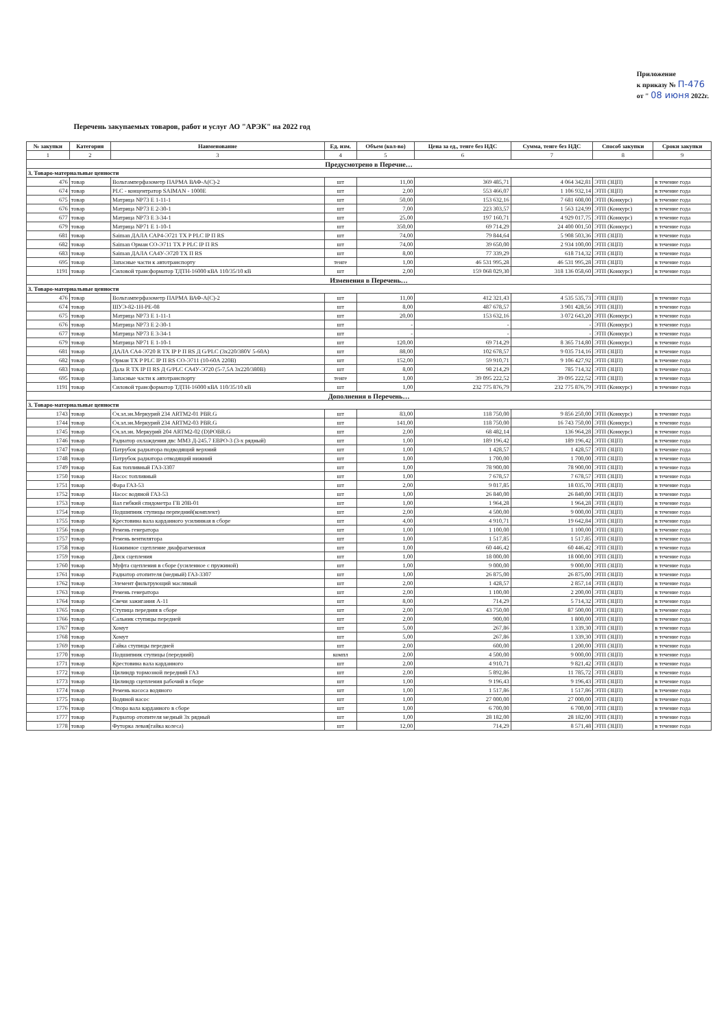Приложение
к приказу № П-476
от " 08 июня 2022г.
Перечень закупаемых товаров, работ и услуг АО "АРЭК" на 2022 год
| № закупки | Категория | Наименование | Ед. изм. | Объем (кол-во) | Цена за ед., тенге без НДС | Сумма, тенге без НДС | Способ закупки | Сроки закупки |
| --- | --- | --- | --- | --- | --- | --- | --- | --- |
| 1 | 2 | 3 | 4 | 5 | 6 | 7 | 8 | 9 |
| Предусмотрено в Перечне… | | | | | | | | |
| 3. Товаро-материальные ценности | | | | | | | | |
| 476 | товар | Вольтамперфазометр ПАРМА ВАФ-А(С)-2 | шт | 11,00 | 369 485,71 | 4 064 342,81 | ЭТП (ЗЦП) | в течение года |
| 674 | товар | PLC - концентратор SAIMAN - 1000E | шт | 2,00 | 553 466,07 | 1 106 932,14 | ЭТП (ЗЦП) | в течение года |
| 675 | товар | Матрица NP73 E 1-11-1 | шт | 50,00 | 153 632,16 | 7 681 608,00 | ЭТП (Конкурс) | в течение года |
| 676 | товар | Матрица NP73 E 2-30-1 | шт | 7,00 | 223 303,57 | 1 563 124,99 | ЭТП (Конкурс) | в течение года |
| 677 | товар | Матрица NP73 E 3-34-1 | шт | 25,00 | 197 160,71 | 4 929 017,75 | ЭТП (Конкурс) | в течение года |
| 679 | товар | Матрица NP71 E 1-10-1 | шт | 350,00 | 69 714,29 | 24 400 001,50 | ЭТП (Конкурс) | в течение года |
| 681 | товар | Saiman ДАЛА САР4-Э721 TX P PLC IP П RS | шт | 74,00 | 79 844,64 | 5 908 503,36 | ЭТП (ЗЦП) | в течение года |
| 682 | товар | Saiman Орман СО-Э711 TX P PLC IP П RS | шт | 74,00 | 39 650,00 | 2 934 100,00 | ЭТП (ЗЦП) | в течение года |
| 683 | товар | Saiman ДАЛА СА4У-Э720 TX П RS | шт | 8,00 | 77 339,29 | 618 714,32 | ЭТП (ЗЦП) | в течение года |
| 695 | товар | Запасные части к автотранспорту | тенге | 1,00 | 46 531 995,28 | 46 531 995,28 | ЭТП (ЗЦП) | в течение года |
| 1191 | товар | Силовой трансформатор ТДТН-16000 кВА 110/35/10 кВ | шт | 2,00 | 159 068 029,30 | 318 136 058,60 | ЭТП (Конкурс) | в течение года |
| Изменения в Перечень… | | | | | | | | |
| 3. Товаро-материальные ценности | | | | | | | | |
| 476 | товар | Вольтамперфазометр ПАРМА ВАФ-А(С)-2 | шт | 11,00 | 412 321,43 | 4 535 535,73 | ЭТП (ЗЦП) | в течение года |
| 674 | товар | ШУЭ-82-1Н-РЕ-08 | шт | 8,00 | 487 678,57 | 3 901 428,56 | ЭТП (ЗЦП) | в течение года |
| 675 | товар | Матрица NP73 E 1-11-1 | шт | 20,00 | 153 632,16 | 3 072 643,20 | ЭТП (Конкурс) | в течение года |
| 676 | товар | Матрица NP73 E 2-30-1 | шт | - | - | - | ЭТП (Конкурс) | в течение года |
| 677 | товар | Матрица NP73 E 3-34-1 | шт | - | - | - | ЭТП (Конкурс) | в течение года |
| 679 | товар | Матрица NP71 E 1-10-1 | шт | 120,00 | 69 714,29 | 8 365 714,80 | ЭТП (Конкурс) | в течение года |
| 681 | товар | ДАЛА СА4-Э720 R TX IP P П RS Д G/PLC (3х220/380V 5-60A) | шт | 88,00 | 102 678,57 | 9 035 714,16 | ЭТП (ЗЦП) | в течение года |
| 682 | товар | Орман TX P PLC IP П RS CO-Э711 (10-60A 220B) | шт | 152,00 | 59 910,71 | 9 106 427,92 | ЭТП (ЗЦП) | в течение года |
| 683 | товар | Дала R TX IP П RS Д G/PLC СА4У-Э720 (5-7,5A 3х220/380В) | шт | 8,00 | 98 214,29 | 785 714,32 | ЭТП (ЗЦП) | в течение года |
| 695 | товар | Запасные части к автотранспорту | тенге | 1,00 | 39 095 222,52 | 39 095 222,52 | ЭТП (ЗЦП) | в течение года |
| 1191 | товар | Силовой трансформатор ТДТН-16000 кВА 110/35/10 кВ | шт | 1,00 | 232 775 876,79 | 232 775 876,79 | ЭТП (Конкурс) | в течение года |
| Дополнения в Перечень… | | | | | | | | |
| 3. Товаро-материальные ценности | | | | | | | | |
| 1743 | товар | Сч.эл.эн.Меркурий 234 ARTM2-01 PBR.G | шт | 83,00 | 118 750,00 | 9 856 250,00 | ЭТП (Конкурс) | в течение года |
| 1744 | товар | Сч.эл.эн.Меркурий 234 ARTM2-03 PBR.G | шт | 141,00 | 118 750,00 | 16 743 750,00 | ЭТП (Конкурс) | в течение года |
| 1745 | товар | Сч.эл.эн. Меркурий 204 ARTM2-02 (D)POBR.G | шт | 2,00 | 68 482,14 | 136 964,28 | ЭТП (Конкурс) | в течение года |
| 1746 | товар | Радиатор охлаждения двс ММЗ Д-245.7 ЕВРО-3 (3-х рядный) | шт | 1,00 | 189 196,42 | 189 196,42 | ЭТП (ЗЦП) | в течение года |
| 1747 | товар | Патрубок радиатора подводящий верхний | шт | 1,00 | 1 428,57 | 1 428,57 | ЭТП (ЗЦП) | в течение года |
| 1748 | товар | Патрубок радиатора отводящий нижний | шт | 1,00 | 1 700,00 | 1 700,00 | ЭТП (ЗЦП) | в течение года |
| 1749 | товар | Бак топливный ГАЗ-3307 | шт | 1,00 | 78 900,00 | 78 900,00 | ЭТП (ЗЦП) | в течение года |
| 1750 | товар | Насос топливный | шт | 1,00 | 7 678,57 | 7 678,57 | ЭТП (ЗЦП) | в течение года |
| 1751 | товар | Фара ГАЗ-53 | шт | 2,00 | 9 017,85 | 18 035,70 | ЭТП (ЗЦП) | в течение года |
| 1752 | товар | Насос водяной ГАЗ-53 | шт | 1,00 | 26 840,00 | 26 840,00 | ЭТП (ЗЦП) | в течение года |
| 1753 | товар | Вал гибкий спидометра ГВ 20В-01 | шт | 1,00 | 1 964,28 | 1 964,28 | ЭТП (ЗЦП) | в течение года |
| 1754 | товар | Подшипник ступицы перпедний(комплект) | шт | 2,00 | 4 500,00 | 9 000,00 | ЭТП (ЗЦП) | в течение года |
| 1755 | товар | Крестовина вала карданного усилинная в сборе | шт | 4,00 | 4 910,71 | 19 642,84 | ЭТП (ЗЦП) | в течение года |
| 1756 | товар | Ремень генератора | шт | 1,00 | 1 100,00 | 1 100,00 | ЭТП (ЗЦП) | в течение года |
| 1757 | товар | Ремень вентилятора | шт | 1,00 | 1 517,85 | 1 517,85 | ЭТП (ЗЦП) | в течение года |
| 1758 | товар | Нажимное сцепление диафрагменная | шт | 1,00 | 60 446,42 | 60 446,42 | ЭТП (ЗЦП) | в течение года |
| 1759 | товар | Диск сцепления | шт | 1,00 | 18 000,00 | 18 000,00 | ЭТП (ЗЦП) | в течение года |
| 1760 | товар | Муфта сцепления в сборе (усиленное с пружиной) | шт | 1,00 | 9 000,00 | 9 000,00 | ЭТП (ЗЦП) | в течение года |
| 1761 | товар | Радиатор отопителя (медный) ГАЗ-3307 | шт | 1,00 | 26 875,00 | 26 875,00 | ЭТП (ЗЦП) | в течение года |
| 1762 | товар | Элемент фильтрующий масляный | шт | 2,00 | 1 428,57 | 2 857,14 | ЭТП (ЗЦП) | в течение года |
| 1763 | товар | Ремень генератора | шт | 2,00 | 1 100,00 | 2 200,00 | ЭТП (ЗЦП) | в течение года |
| 1764 | товар | Свечи зажигания А-11 | шт | 8,00 | 714,29 | 5 714,32 | ЭТП (ЗЦП) | в течение года |
| 1765 | товар | Ступица передняя в сборе | шт | 2,00 | 43 750,00 | 87 500,00 | ЭТП (ЗЦП) | в течение года |
| 1766 | товар | Сальник ступицы передней | шт | 2,00 | 900,00 | 1 800,00 | ЭТП (ЗЦП) | в течение года |
| 1767 | товар | Хомут | шт | 5,00 | 267,86 | 1 339,30 | ЭТП (ЗЦП) | в течение года |
| 1768 | товар | Хомут | шт | 5,00 | 267,86 | 1 339,30 | ЭТП (ЗЦП) | в течение года |
| 1769 | товар | Гайка ступицы передней | шт | 2,00 | 600,00 | 1 200,00 | ЭТП (ЗЦП) | в течение года |
| 1770 | товар | Подшипник ступицы (передний) | компл | 2,00 | 4 500,00 | 9 000,00 | ЭТП (ЗЦП) | в течение года |
| 1771 | товар | Крестовина вала карданного | шт | 2,00 | 4 910,71 | 9 821,42 | ЭТП (ЗЦП) | в течение года |
| 1772 | товар | Цилиндр тормозной передний ГАЗ | шт | 2,00 | 5 892,86 | 11 785,72 | ЭТП (ЗЦП) | в течение года |
| 1773 | товар | Цилиндр сцепления рабочий в сборе | шт | 1,00 | 9 196,43 | 9 196,43 | ЭТП (ЗЦП) | в течение года |
| 1774 | товар | Ремень насоса водяного | шт | 1,00 | 1 517,86 | 1 517,86 | ЭТП (ЗЦП) | в течение года |
| 1775 | товар | Водяной насос | шт | 1,00 | 27 000,00 | 27 000,00 | ЭТП (ЗЦП) | в течение года |
| 1776 | товар | Опора вала карданного в сборе | шт | 1,00 | 6 700,00 | 6 700,00 | ЭТП (ЗЦП) | в течение года |
| 1777 | товар | Радиатор отопителя медный 3х рядный | шт | 1,00 | 28 182,00 | 28 182,00 | ЭТП (ЗЦП) | в течение года |
| 1778 | товар | Футорка левая(гайка колеса) | шт | 12,00 | 714,29 | 8 571,48 | ЭТП (ЗЦП) | в течение года |